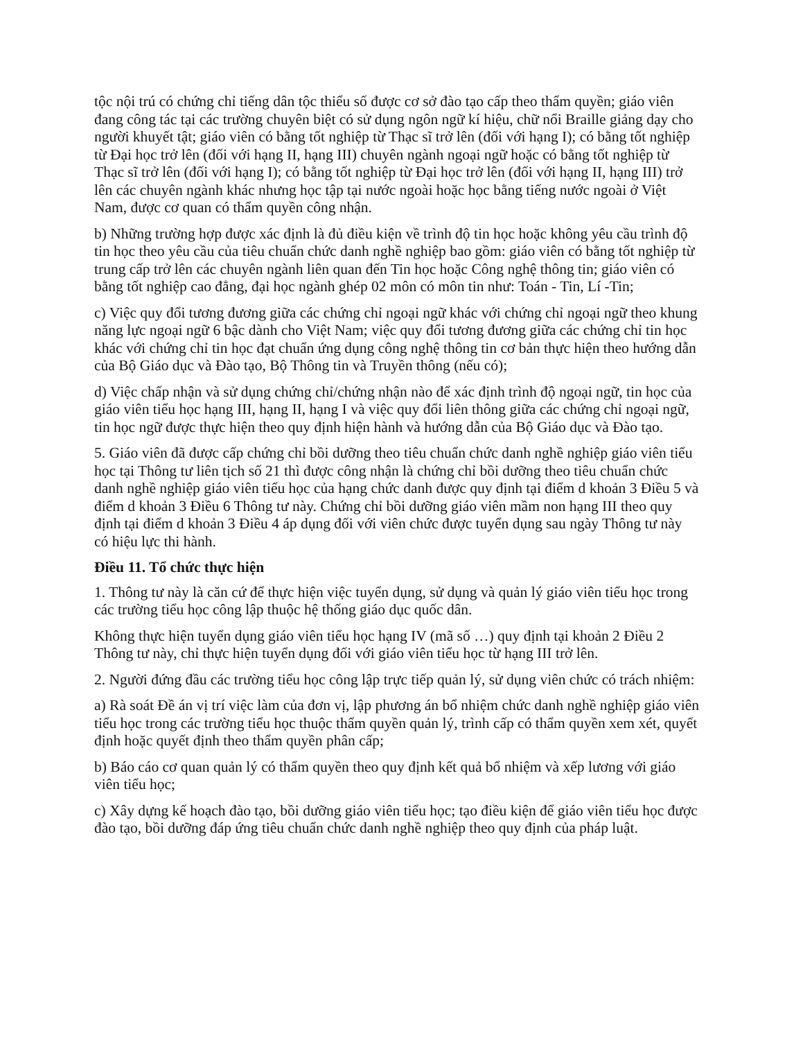tộc nội trú có chứng chỉ tiếng dân tộc thiểu số được cơ sở đào tạo cấp theo thẩm quyền; giáo viên đang công tác tại các trường chuyên biệt có sử dụng ngôn ngữ kí hiệu, chữ nổi Braille giảng dạy cho người khuyết tật; giáo viên có bằng tốt nghiệp từ Thạc sĩ trở lên (đối với hạng I); có bằng tốt nghiệp từ Đại học trở lên (đối với hạng II, hạng III) chuyên ngành ngoại ngữ hoặc có bằng tốt nghiệp từ Thạc sĩ trở lên (đối với hạng I); có bằng tốt nghiệp từ Đại học trở lên (đối với hạng II, hạng III) trở lên các chuyên ngành khác nhưng học tập tại nước ngoài hoặc học bằng tiếng nước ngoài ở Việt Nam, được cơ quan có thẩm quyền công nhận.
b) Những trường hợp được xác định là đủ điều kiện về trình độ tin học hoặc không yêu cầu trình độ tin học theo yêu cầu của tiêu chuẩn chức danh nghề nghiệp bao gồm: giáo viên có bằng tốt nghiệp từ trung cấp trở lên các chuyên ngành liên quan đến Tin học hoặc Công nghệ thông tin; giáo viên có bằng tốt nghiệp cao đẳng, đại học ngành ghép 02 môn có môn tin như: Toán - Tin, Lí -Tin;
c) Việc quy đổi tương đương giữa các chứng chỉ ngoại ngữ khác với chứng chỉ ngoại ngữ theo khung năng lực ngoại ngữ 6 bậc dành cho Việt Nam; việc quy đổi tương đương giữa các chứng chỉ tin học khác với chứng chỉ tin học đạt chuẩn ứng dụng công nghệ thông tin cơ bản thực hiện theo hướng dẫn của Bộ Giáo dục và Đào tạo, Bộ Thông tin và Truyền thông (nếu có);
d) Việc chấp nhận và sử dụng chứng chỉ/chứng nhận nào để xác định trình độ ngoại ngữ, tin học của giáo viên tiểu học hạng III, hạng II, hạng I và việc quy đổi liên thông giữa các chứng chỉ ngoại ngữ, tin học ngữ được thực hiện theo quy định hiện hành và hướng dẫn của Bộ Giáo dục và Đào tạo.
5. Giáo viên đã được cấp chứng chỉ bồi dưỡng theo tiêu chuẩn chức danh nghề nghiệp giáo viên tiểu học tại Thông tư liên tịch số 21 thì được công nhận là chứng chỉ bồi dưỡng theo tiêu chuẩn chức danh nghề nghiệp giáo viên tiểu học của hạng chức danh được quy định tại điểm d khoản 3 Điều 5 và điểm d khoản 3 Điều 6 Thông tư này. Chứng chỉ bồi dưỡng giáo viên mầm non hạng III theo quy định tại điểm d khoản 3 Điều 4 áp dụng đối với viên chức được tuyển dụng sau ngày Thông tư này có hiệu lực thi hành.
Điều 11. Tổ chức thực hiện
1. Thông tư này là căn cứ để thực hiện việc tuyển dụng, sử dụng và quản lý giáo viên tiểu học trong các trường tiểu học công lập thuộc hệ thống giáo dục quốc dân.
Không thực hiện tuyển dụng giáo viên tiểu học hạng IV (mã số …) quy định tại khoản 2 Điều 2 Thông tư này, chỉ thực hiện tuyển dụng đối với giáo viên tiểu học từ hạng III trở lên.
2. Người đứng đầu các trường tiểu học công lập trực tiếp quản lý, sử dụng viên chức có trách nhiệm:
a) Rà soát Đề án vị trí việc làm của đơn vị, lập phương án bổ nhiệm chức danh nghề nghiệp giáo viên tiểu học trong các trường tiểu học thuộc thẩm quyền quản lý, trình cấp có thẩm quyền xem xét, quyết định hoặc quyết định theo thẩm quyền phân cấp;
b) Báo cáo cơ quan quản lý có thẩm quyền theo quy định kết quả bổ nhiệm và xếp lương với giáo viên tiểu học;
c) Xây dựng kế hoạch đào tạo, bồi dưỡng giáo viên tiểu học; tạo điều kiện để giáo viên tiểu học được đào tạo, bồi dưỡng đáp ứng tiêu chuẩn chức danh nghề nghiệp theo quy định của pháp luật.